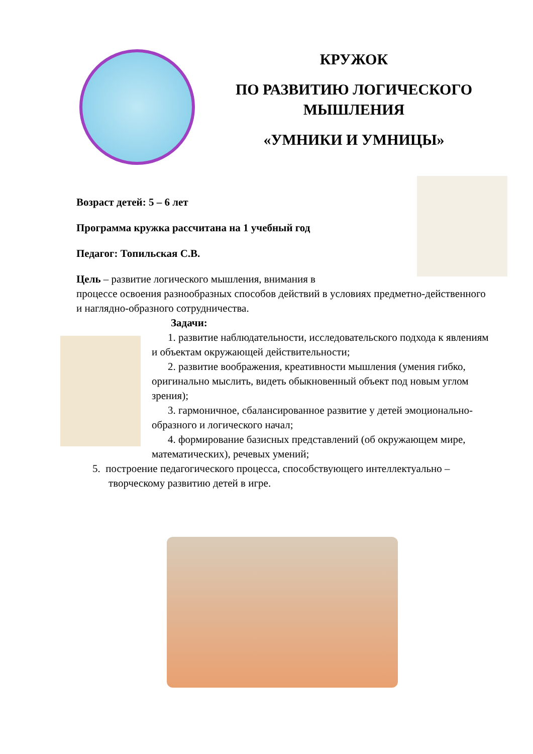КРУЖОК
ПО РАЗВИТИЮ ЛОГИЧЕСКОГО МЫШЛЕНИЯ
«УМНИКИ И УМНИЦЫ»
Возраст детей: 5 – 6 лет
Программа кружка рассчитана на 1 учебный год
Педагог: Топильская С.В.
Цель – развитие логического мышления, внимания в
процессе освоения разнообразных способов действий в условиях предметно-действенного и наглядно-образного сотрудничества.
Задачи:
1. развитие наблюдательности, исследовательского подхода к явлениям и объектам окружающей действительности;
2. развитие воображения, креативности мышления (умения гибко, оригинально мыслить, видеть обыкновенный объект под новым углом зрения);
3. гармоничное, сбалансированное развитие у детей эмоционально-образного и логического начал;
4. формирование базисных представлений (об окружающем мире, математических), речевых умений;
5. построение педагогического процесса, способствующего интеллектуально – творческому развитию детей в игре.